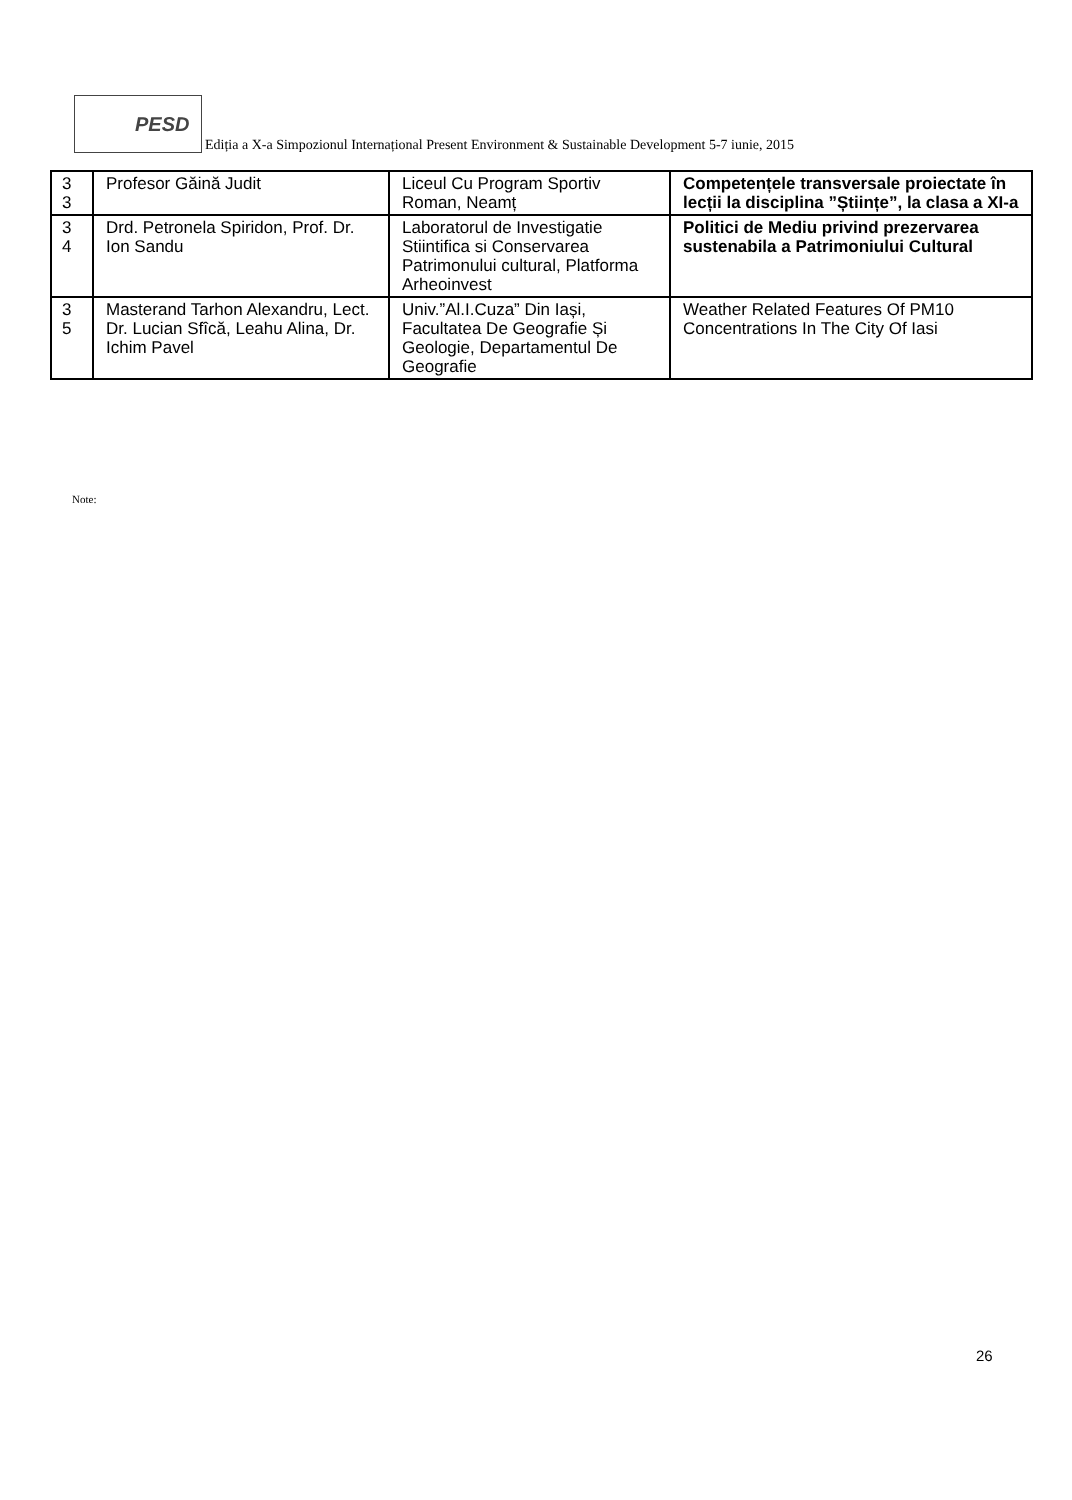PESD
Ediția a X-a Simpozionul Internațional Present Environment & Sustainable Development 5-7 iunie, 2015
| 3 3 | Profesor Găină Judit | Liceul Cu Program Sportiv Roman, Neamț | Competențele transversale proiectate în lecții la disciplina ”Științe”, la clasa a XI-a |
| 3 4 | Drd. Petronela Spiridon, Prof. Dr. Ion Sandu | Laboratorul de Investigatie Stiintifica si Conservarea Patrimonului cultural, Platforma Arheoinvest | Politici de Mediu privind prezervarea sustenabila a Patrimoniului Cultural |
| 3 5 | Masterand Tarhon Alexandru, Lect. Dr. Lucian Sfîcă, Leahu Alina, Dr. Ichim Pavel | Univ.”Al.I.Cuza” Din Iași, Facultatea De Geografie Și Geologie, Departamentul De Geografie | Weather Related Features Of PM10 Concentrations In The City Of Iasi |
Note:
26